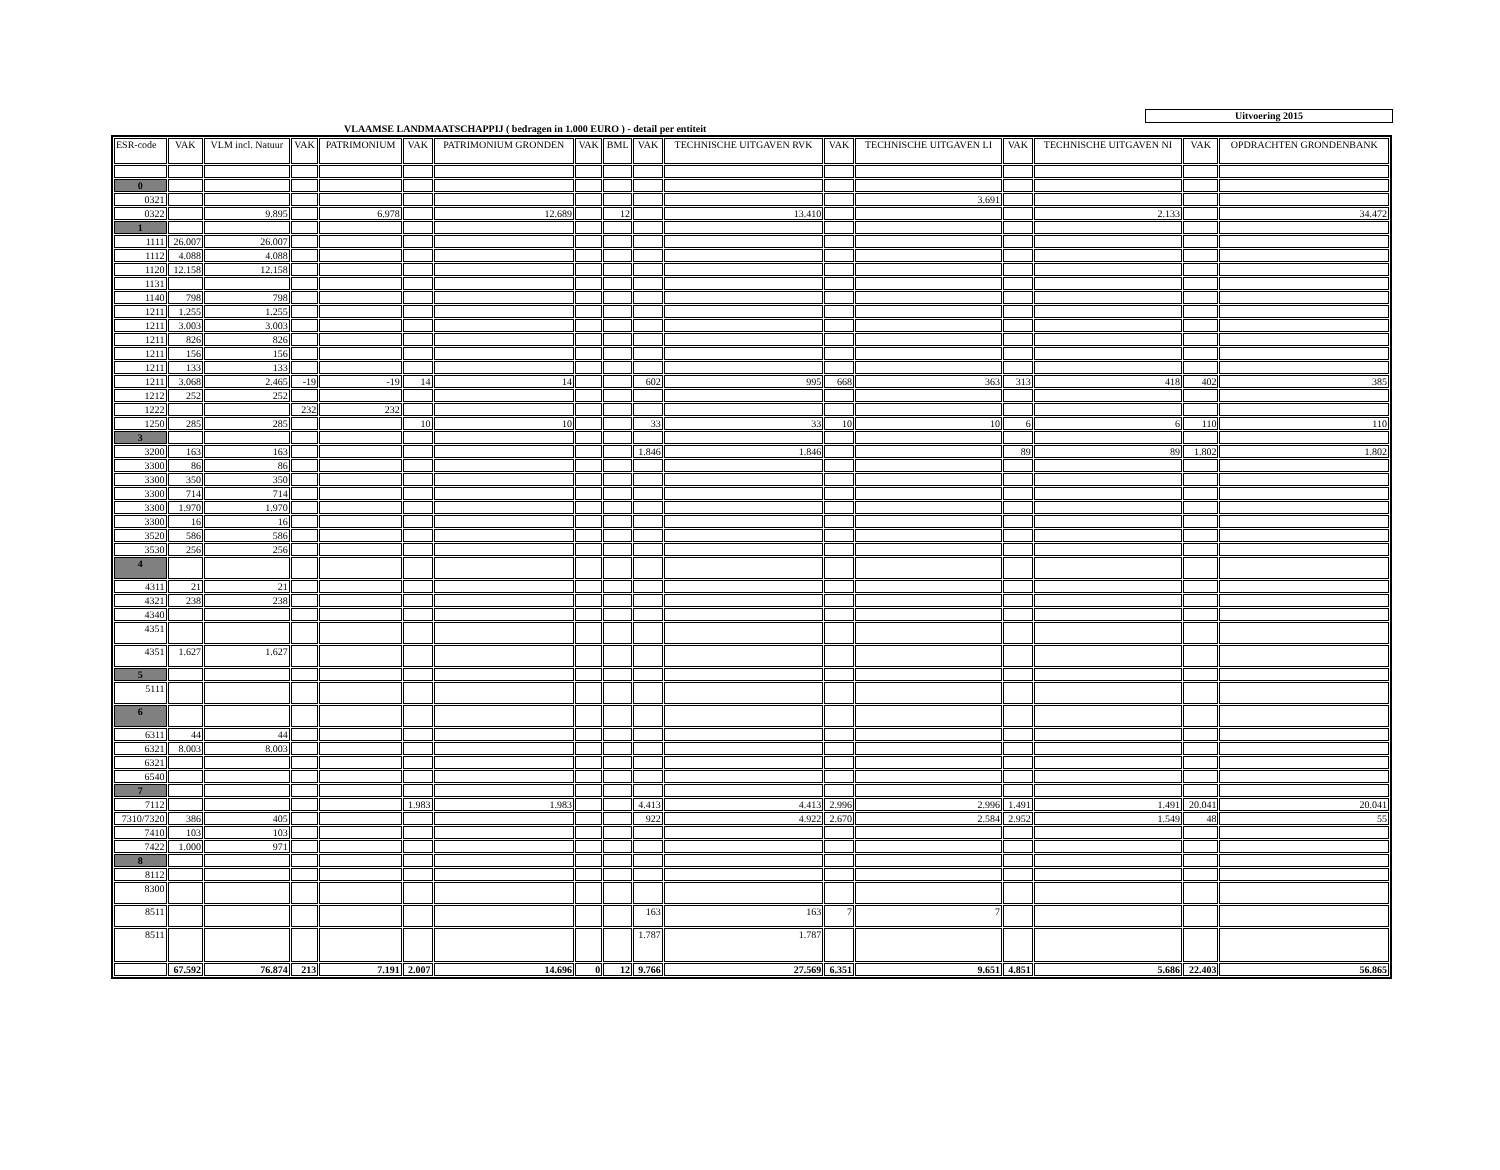Uitvoering 2015
VLAAMSE LANDMAATSCHAPPIJ ( bedragen in 1.000 EURO ) - detail per entiteit
| ESR-code | VAK | VLM incl. Natuur | VAK | PATRIMONIUM | VAK | PATRIMONIUM GRONDEN | VAK | BML | VAK | TECHNISCHE UITGAVEN RVK | VAK | TECHNISCHE UITGAVEN LI | VAK | TECHNISCHE UITGAVEN NI | VAK | OPDRACHTEN GRONDENBANK |
| --- | --- | --- | --- | --- | --- | --- | --- | --- | --- | --- | --- | --- | --- | --- | --- | --- |
| 0 | | | | | | | | | | | | | | | | |
| 0321 | | | | | | | | | | | | 3.691 | | | | |
| 0322 | | 9.895 | | 6.978 | | 12.689 | | 12 | | 13.410 | | | | 2.133 | | 34.472 |
| 1 | | | | | | | | | | | | | | | | |
| 1111 | 26.007 | 26.007 | | | | | | | | | | | | | | |
| 1112 | 4.088 | 4.088 | | | | | | | | | | | | | | |
| 1120 | 12.158 | 12.158 | | | | | | | | | | | | | | |
| 1131 | | | | | | | | | | | | | | | | |
| 1140 | 798 | 798 | | | | | | | | | | | | | | |
| 1211 | 1.255 | 1.255 | | | | | | | | | | | | | | |
| 1211 | 3.003 | 3.003 | | | | | | | | | | | | | | |
| 1211 | 826 | 826 | | | | | | | | | | | | | | |
| 1211 | 156 | 156 | | | | | | | | | | | | | | |
| 1211 | 133 | 133 | | | | | | | | | | | | | | |
| 1211 | 3.068 | 2.465 | -19 | -19 | 14 | 14 | | | 602 | 995 | 668 | 363 | 313 | 418 | 402 | 385 |
| 1212 | 252 | 252 | | | | | | | | | | | | | | |
| 1222 | | | 232 | 232 | | | | | | | | | | | | |
| 1250 | 285 | 285 | | | 10 | 10 | | | 33 | 33 | 10 | 10 | 6 | 6 | 110 | 110 |
| 3 | | | | | | | | | | | | | | | | |
| 3200 | 163 | 163 | | | | | | | 1.846 | 1.846 | | | 89 | 89 | 1.802 | 1.802 |
| 3300 | 86 | 86 | | | | | | | | | | | | | | |
| 3300 | 350 | 350 | | | | | | | | | | | | | | |
| 3300 | 714 | 714 | | | | | | | | | | | | | | |
| 3300 | 1.970 | 1.970 | | | | | | | | | | | | | | |
| 3300 | 16 | 16 | | | | | | | | | | | | | | |
| 3520 | 586 | 586 | | | | | | | | | | | | | | |
| 3530 | 256 | 256 | | | | | | | | | | | | | | |
| 4 | | | | | | | | | | | | | | | | |
| 4311 | 21 | 21 | | | | | | | | | | | | | | |
| 4321 | 238 | 238 | | | | | | | | | | | | | | |
| 4340 | | | | | | | | | | | | | | | | |
| 4351 | | | | | | | | | | | | | | | | |
| 4351 | 1.627 | 1.627 | | | | | | | | | | | | | | |
| 5 | | | | | | | | | | | | | | | | |
| 5111 | | | | | | | | | | | | | | | | |
| 6 | | | | | | | | | | | | | | | | |
| 6311 | 44 | 44 | | | | | | | | | | | | | | |
| 6321 | 8.003 | 8.003 | | | | | | | | | | | | | | |
| 6321 | | | | | | | | | | | | | | | | |
| 6540 | | | | | | | | | | | | | | | | |
| 7 | | | | | | | | | | | | | | | | |
| 7112 | | | | | 1.983 | 1.983 | | | 4.413 | 4.413 | 2.996 | 2.996 | 1.491 | 1.491 | 20.041 | 20.041 |
| 7310/7320 | 386 | 405 | | | | | | | 922 | 4.922 | 2.670 | 2.584 | 2.952 | 1.549 | 48 | 55 |
| 7410 | 103 | 103 | | | | | | | | | | | | | | |
| 7422 | 1.000 | 971 | | | | | | | | | | | | | | |
| 8 | | | | | | | | | | | | | | | | |
| 8112 | | | | | | | | | | | | | | | | |
| 8300 | | | | | | | | | | | | | | | | |
| 8511 | | | | | | | | | 163 | 163 | 7 | 7 | | | | |
| 8511 | | | | | | | | | 1.787 | 1.787 | | | | | | |
| | 67.592 | 76.874 | 213 | 7.191 | 2.007 | 14.696 | 0 | 12 | 9.766 | 27.569 | 6.351 | 9.651 | 4.851 | 5.686 | 22.403 | 56.865 |